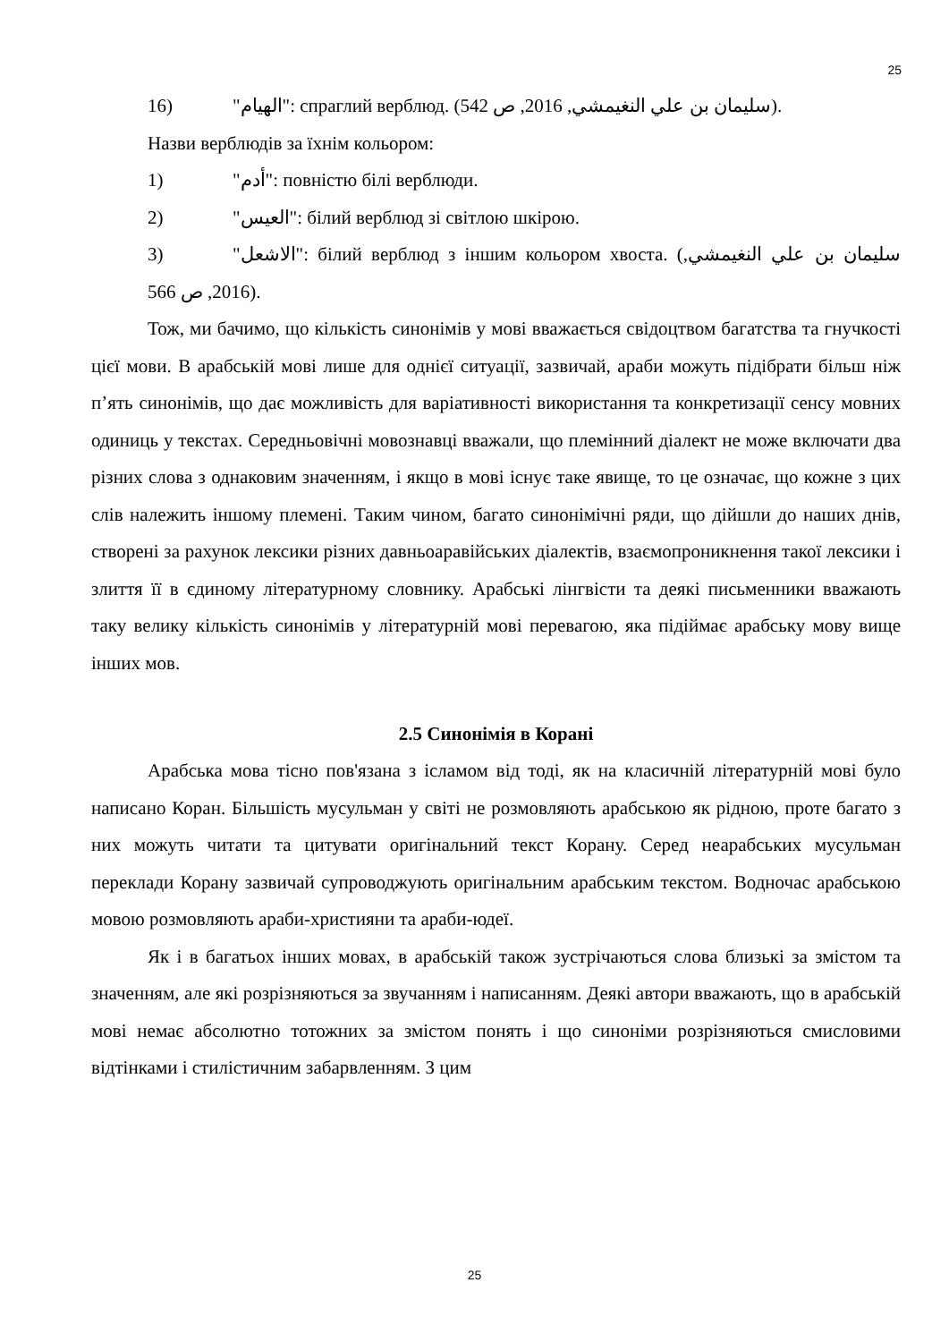25
16) "الهيام": спраглий верблюд. (سليمان بن علي النغيمشي, 2016, ص 542).
Назви верблюдів за їхнім кольором:
1) "أدم": повністю білі верблюди.
2) "العيس": білий верблюд зі світлою шкірою.
3) "الاشعل": білий верблюд з іншим кольором хвоста. (سليمان بن علي النغيمشي, 2016, ص 566).
Тож, ми бачимо, що кількість синонімів у мові вважається свідоцтвом багатства та гнучкості цієї мови. В арабській мові лише для однієї ситуації, зазвичай, араби можуть підібрати більш ніж п’ять синонімів, що дає можливість для варіативності використання та конкретизації сенсу мовних одиниць у текстах. Середньовічні мовознавці вважали, що племінний діалект не може включати два різних слова з однаковим значенням, і якщо в мові існує таке явище, то це означає, що кожне з цих слів належить іншому племені. Таким чином, багато синонімічні ряди, що дійшли до наших днів, створені за рахунок лексики різних давньоаравійських діалектів, взаємопроникнення такої лексики і злиття її в єдиному літературному словнику. Арабські лінгвісти та деякі письменники вважають таку велику кількість синонімів у літературній мові перевагою, яка підіймає арабську мову вище інших мов.
2.5 Синонімія в Корані
Арабська мова тісно пов'язана з ісламом від тоді, як на класичній літературній мові було написано Коран. Більшість мусульман у світі не розмовляють арабською як рідною, проте багато з них можуть читати та цитувати оригінальний текст Корану. Серед неарабських мусульман переклади Корану зазвичай супроводжують оригінальним арабським текстом. Водночас арабською мовою розмовляють араби-християни та араби-юдеї.
Як і в багатьох інших мовах, в арабській також зустрічаються слова близькі за змістом та значенням, але які розрізняються за звучанням і написанням. Деякі автори вважають, що в арабській мові немає абсолютно тотожних за змістом понять і що синоніми розрізняються смисловими відтінками і стилістичним забарвленням. З цим
25